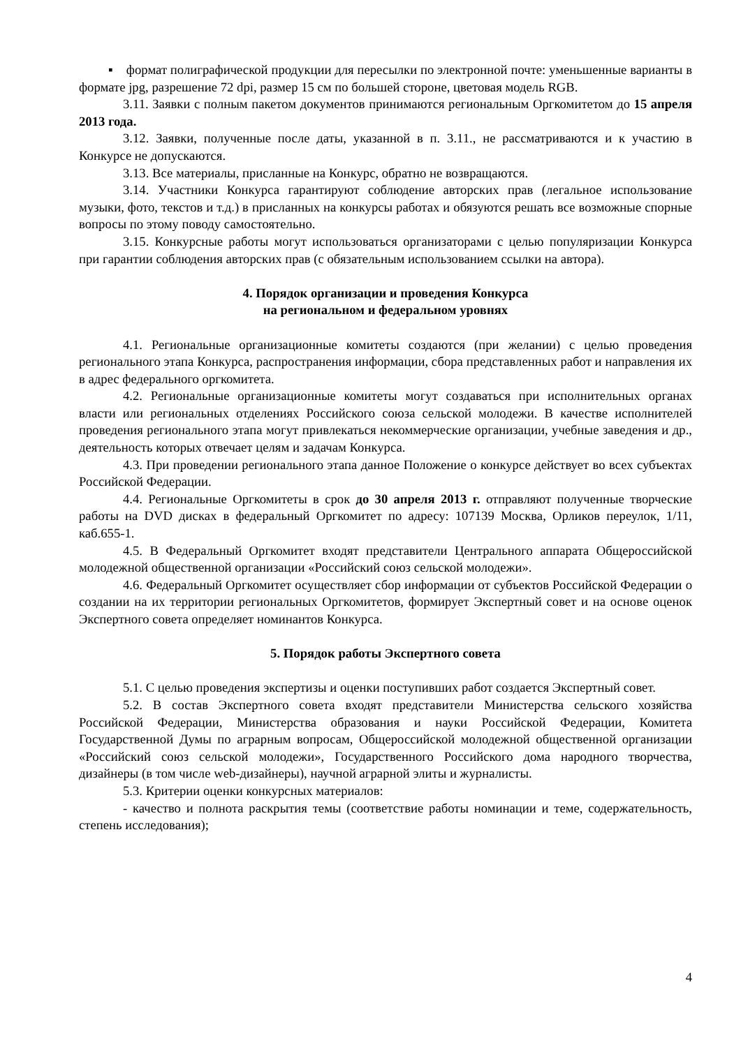▪ формат полиграфической продукции для пересылки по электронной почте: уменьшенные варианты в формате jpg, разрешение 72 dpi, размер 15 см по большей стороне, цветовая модель RGB.
3.11. Заявки с полным пакетом документов принимаются региональным Оргкомитетом до 15 апреля 2013 года.
3.12. Заявки, полученные после даты, указанной в п. 3.11., не рассматриваются и к участию в Конкурсе не допускаются.
3.13. Все материалы, присланные на Конкурс, обратно не возвращаются.
3.14. Участники Конкурса гарантируют соблюдение авторских прав (легальное использование музыки, фото, текстов и т.д.) в присланных на конкурсы работах и обязуются решать все возможные спорные вопросы по этому поводу самостоятельно.
3.15. Конкурсные работы могут использоваться организаторами с целью популяризации Конкурса при гарантии соблюдения авторских прав (с обязательным использованием ссылки на автора).
4. Порядок организации и проведения Конкурса
на региональном и федеральном уровнях
4.1. Региональные организационные комитеты создаются (при желании) с целью проведения регионального этапа Конкурса, распространения информации, сбора представленных работ и направления их в адрес федерального оргкомитета.
4.2. Региональные организационные комитеты могут создаваться при исполнительных органах власти или региональных отделениях Российского союза сельской молодежи. В качестве исполнителей проведения регионального этапа могут привлекаться некоммерческие организации, учебные заведения и др., деятельность которых отвечает целям и задачам Конкурса.
4.3. При проведении регионального этапа данное Положение о конкурсе действует во всех субъектах Российской Федерации.
4.4. Региональные Оргкомитеты в срок до 30 апреля 2013 г. отправляют полученные творческие работы на DVD дисках в федеральный Оргкомитет по адресу: 107139 Москва, Орликов переулок, 1/11, каб.655-1.
4.5. В Федеральный Оргкомитет входят представители Центрального аппарата Общероссийской молодежной общественной организации «Российский союз сельской молодежи».
4.6. Федеральный Оргкомитет осуществляет сбор информации от субъектов Российской Федерации о создании на их территории региональных Оргкомитетов, формирует Экспертный совет и на основе оценок Экспертного совета определяет номинантов Конкурса.
5. Порядок работы Экспертного совета
5.1. С целью проведения экспертизы и оценки поступивших работ создается Экспертный совет.
5.2. В состав Экспертного совета входят представители Министерства сельского хозяйства Российской Федерации, Министерства образования и науки Российской Федерации, Комитета Государственной Думы по аграрным вопросам, Общероссийской молодежной общественной организации «Российский союз сельской молодежи», Государственного Российского дома народного творчества, дизайнеры (в том числе web-дизайнеры), научной аграрной элиты и журналисты.
5.3. Критерии оценки конкурсных материалов:
- качество и полнота раскрытия темы (соответствие работы номинации и теме, содержательность, степень исследования);
4